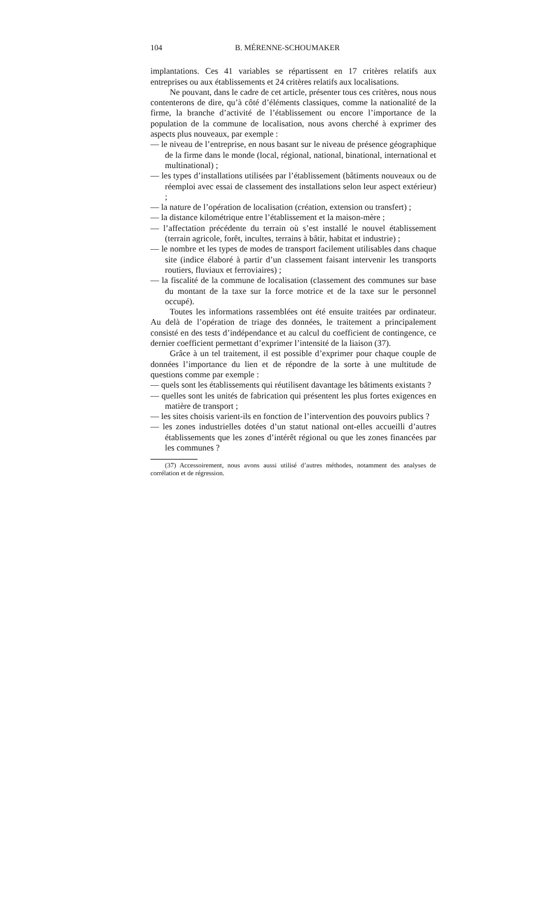104 B. MÉRENNE-SCHOUMAKER
implantations. Ces 41 variables se répartissent en 17 critères relatifs aux entreprises ou aux établissements et 24 critères relatifs aux localisations.
Ne pouvant, dans le cadre de cet article, présenter tous ces critères, nous nous contenterons de dire, qu’à côté d’éléments classiques, comme la nationalité de la firme, la branche d’activité de l’établissement ou encore l’importance de la population de la commune de localisation, nous avons cherché à exprimer des aspects plus nouveaux, par exemple :
— le niveau de l’entreprise, en nous basant sur le niveau de présence géographique de la firme dans le monde (local, régional, national, binational, international et multinational) ;
— les types d’installations utilisées par l’établissement (bâtiments nouveaux ou de réemploi avec essai de classement des installations selon leur aspect extérieur) ;
— la nature de l’opération de localisation (création, extension ou transfert) ;
— la distance kilométrique entre l’établissement et la maison-mère ;
— l’affectation précédente du terrain où s’est installé le nouvel établissement (terrain agricole, forêt, incultes, terrains à bâtir, habitat et industrie) ;
— le nombre et les types de modes de transport facilement utilisables dans chaque site (indice élaboré à partir d’un classement faisant intervenir les transports routiers, fluviaux et ferroviaires) ;
— la fiscalité de la commune de localisation (classement des communes sur base du montant de la taxe sur la force motrice et de la taxe sur le personnel occupé).
Toutes les informations rassemblées ont été ensuite traitées par ordinateur. Au delà de l’opération de triage des données, le traitement a principalement consisté en des tests d’indépendance et au calcul du coefficient de contingence, ce dernier coefficient permettant d’exprimer l’intensité de la liaison (37).
Grâce à un tel traitement, il est possible d’exprimer pour chaque couple de données l’importance du lien et de répondre de la sorte à une multitude de questions comme par exemple :
— quels sont les établissements qui réutilisent davantage les bâtiments existants ?
— quelles sont les unités de fabrication qui présentent les plus fortes exigences en matière de transport ;
— les sites choisis varient-ils en fonction de l’intervention des pouvoirs publics ?
— les zones industrielles dotées d’un statut national ont-elles accueilli d’autres établissements que les zones d’intérêt régional ou que les zones financées par les communes ?
(37) Accessoirement, nous avons aussi utilisé d’autres méthodes, notamment des analyses de corrélation et de régression.